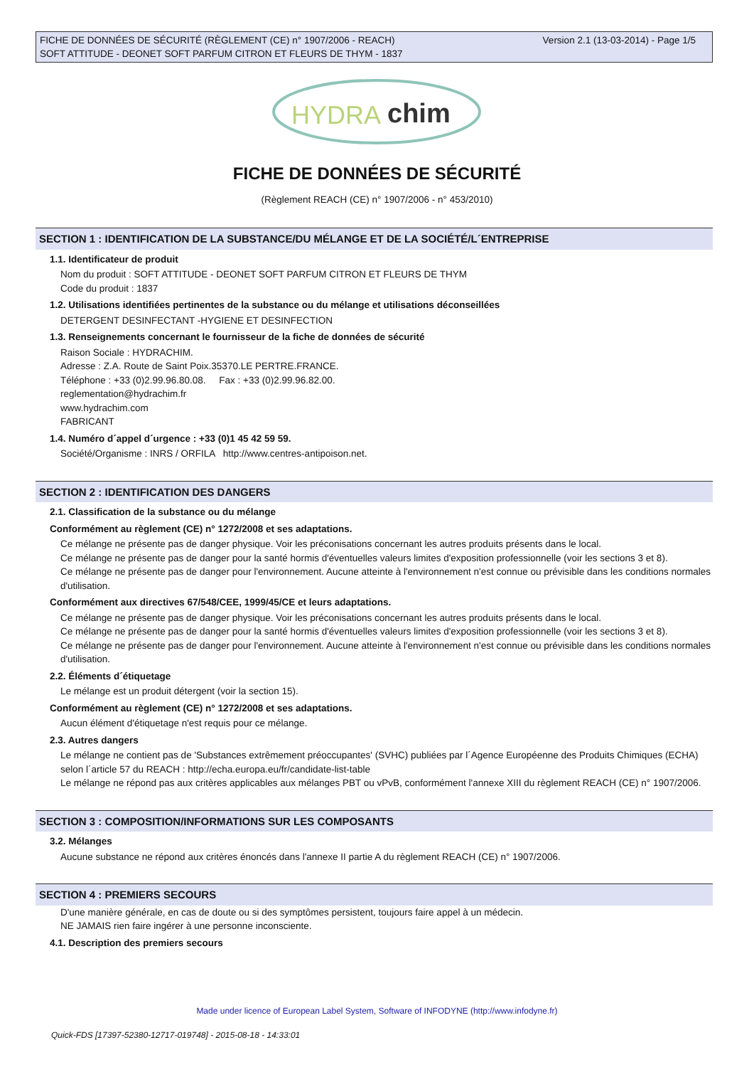Version 2.1 (13-03-2014) - Page 1/5 FICHE DE DONNÉES DE SÉCURITÉ (RÈGLEMENT (CE) n° 1907/2006 - REACH)
SOFT ATTITUDE - DEONET SOFT PARFUM CITRON ET FLEURS DE THYM - 1837
HYDRA
chim
FICHE DE DONNÉES DE SÉCURITÉ
(Règlement REACH (CE) n° 1907/2006 - n° 453/2010)
SECTION 1 : IDENTIFICATION DE LA SUBSTANCE/DU MÉLANGE ET DE LA SOCIÉTÉ/L´ENTREPRISE
1.1. Identificateur de produit
Nom du produit : SOFT ATTITUDE - DEONET SOFT PARFUM CITRON ET FLEURS DE THYM
Code du produit : 1837
1.2. Utilisations identifiées pertinentes de la substance ou du mélange et utilisations déconseillées
DETERGENT DESINFECTANT -HYGIENE ET DESINFECTION
1.3. Renseignements concernant le fournisseur de la fiche de données de sécurité
Raison Sociale : HYDRACHIM.
Adresse : Z.A. Route de Saint Poix.35370.LE PERTRE.FRANCE.
Téléphone : +33 (0)2.99.96.80.08. Fax : +33 (0)2.99.96.82.00.
reglementation@hydrachim.fr
www.hydrachim.com
FABRICANT
1.4. Numéro d´appel d´urgence : +33 (0)1 45 42 59 59.
Société/Organisme : INRS / ORFILA http://www.centres-antipoison.net.
SECTION 2 : IDENTIFICATION DES DANGERS
2.1. Classification de la substance ou du mélange
Conformément au règlement (CE) n° 1272/2008 et ses adaptations.
Ce mélange ne présente pas de danger physique. Voir les préconisations concernant les autres produits présents dans le local.
Ce mélange ne présente pas de danger pour la santé hormis d'éventuelles valeurs limites d'exposition professionnelle (voir les sections 3 et 8).
Ce mélange ne présente pas de danger pour l'environnement. Aucune atteinte à l'environnement n'est connue ou prévisible dans les conditions normales d'utilisation.
Conformément aux directives 67/548/CEE, 1999/45/CE et leurs adaptations.
Ce mélange ne présente pas de danger physique. Voir les préconisations concernant les autres produits présents dans le local.
Ce mélange ne présente pas de danger pour la santé hormis d'éventuelles valeurs limites d'exposition professionnelle (voir les sections 3 et 8).
Ce mélange ne présente pas de danger pour l'environnement. Aucune atteinte à l'environnement n'est connue ou prévisible dans les conditions normales d'utilisation.
2.2. Éléments d´étiquetage
Le mélange est un produit détergent (voir la section 15).
Conformément au règlement (CE) n° 1272/2008 et ses adaptations.
Aucun élément d'étiquetage n'est requis pour ce mélange.
2.3. Autres dangers
Le mélange ne contient pas de 'Substances extrêmement préoccupantes' (SVHC) publiées par l´Agence Européenne des Produits Chimiques (ECHA) selon l´article 57 du REACH : http://echa.europa.eu/fr/candidate-list-table
Le mélange ne répond pas aux critères applicables aux mélanges PBT ou vPvB, conformément l'annexe XIII du règlement REACH (CE) n° 1907/2006.
SECTION 3 : COMPOSITION/INFORMATIONS SUR LES COMPOSANTS
3.2. Mélanges
Aucune substance ne répond aux critères énoncés dans l'annexe II partie A du règlement REACH (CE) n° 1907/2006.
SECTION 4 : PREMIERS SECOURS
D'une manière générale, en cas de doute ou si des symptômes persistent, toujours faire appel à un médecin.
NE JAMAIS rien faire ingérer à une personne inconsciente.
4.1. Description des premiers secours
Made under licence of European Label System, Software of INFODYNE (http://www.infodyne.fr)
Quick-FDS [17397-52380-12717-019748] - 2015-08-18 - 14:33:01